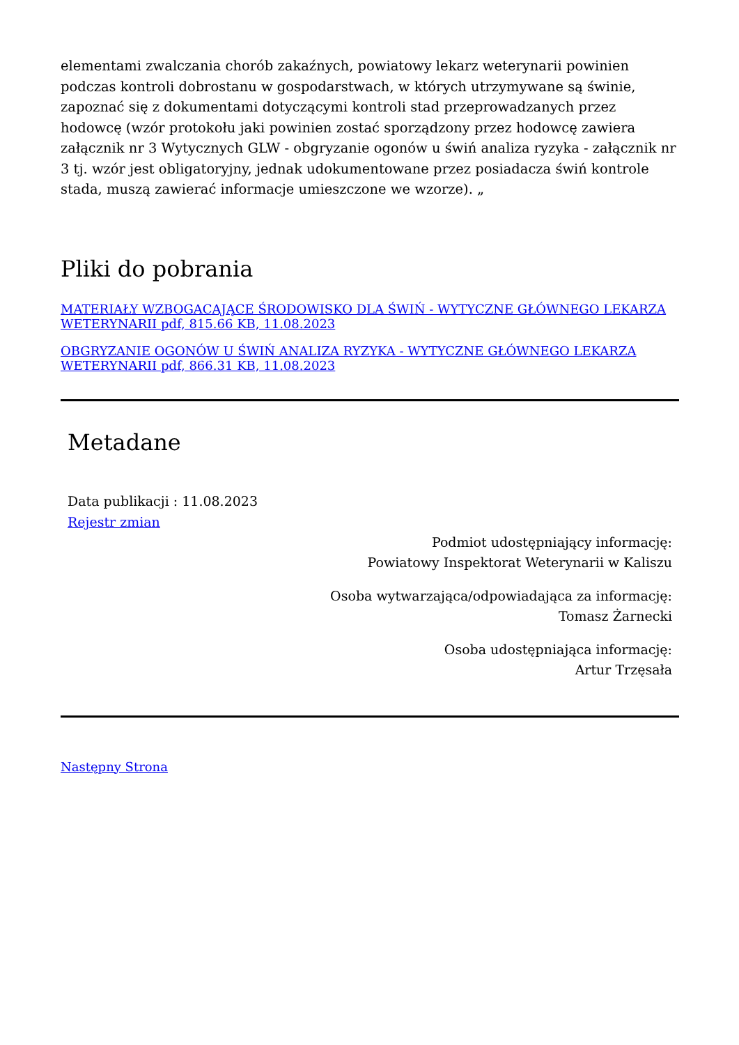elementami zwalczania chorób zakaźnych, powiatowy lekarz weterynarii powinien podczas kontroli dobrostanu w gospodarstwach, w których utrzymywane są świnie, zapoznać się z dokumentami dotyczącymi kontroli stad przeprowadzanych przez hodowcę (wzór protokołu jaki powinien zostać sporządzony przez hodowcę zawiera załącznik nr 3 Wytycznych GLW - obgryzanie ogonów u świń analiza ryzyka - załącznik nr 3 tj. wzór jest obligatoryjny, jednak udokumentowane przez posiadacza świń kontrole stada, muszą zawierać informacje umieszczone we wzorze). „
Pliki do pobrania
MATERIAŁY WZBOGACAJĄCE ŚRODOWISKO DLA ŚWIŃ - WYTYCZNE GŁÓWNEGO LEKARZA WETERYNARII pdf, 815.66 KB, 11.08.2023
OBGRYZANIE OGONÓW U ŚWIŃ ANALIZA RYZYKA - WYTYCZNE GŁÓWNEGO LEKARZA WETERYNARII pdf, 866.31 KB, 11.08.2023
Metadane
Data publikacji : 11.08.2023
Rejestr zmian
Podmiot udostępniający informację:
Powiatowy Inspektorat Weterynarii w Kaliszu
Osoba wytwarzająca/odpowiadająca za informację:
Tomasz Żarnecki
Osoba udostępniająca informację:
Artur Trzęsała
Następny Strona